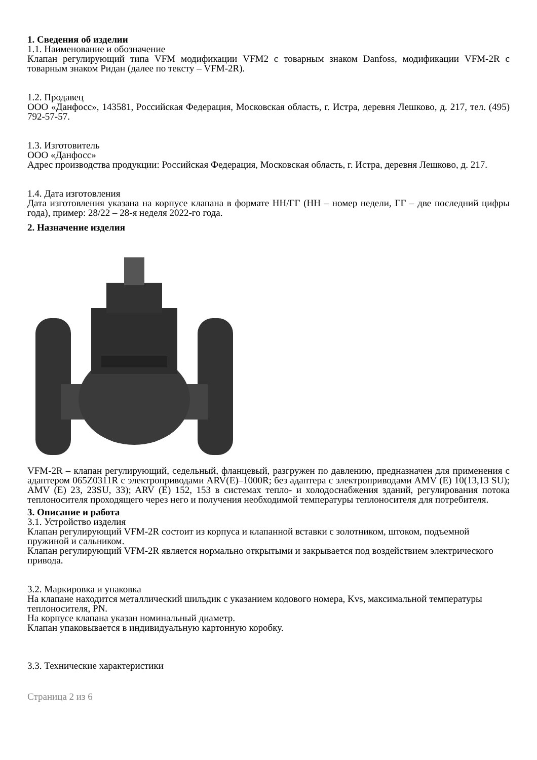1. Сведения об изделии
1.1. Наименование и обозначение
Клапан регулирующий типа VFM модификации VFM2 с товарным знаком Danfoss, модификации VFM-2R с товарным знаком Ридан (далее по тексту – VFM-2R).
1.2. Продавец
ООО «Данфосс», 143581, Российская Федерация, Московская область, г. Истра, деревня Лешково, д. 217, тел. (495) 792-57-57.
1.3. Изготовитель
ООО «Данфосс»
Адрес производства продукции: Российская Федерация, Московская область, г. Истра, деревня Лешково, д. 217.
1.4. Дата изготовления
Дата изготовления указана на корпусе клапана в формате НН/ГГ (НН – номер недели, ГГ – две последний цифры года), пример: 28/22 – 28-я неделя 2022-го года.
2. Назначение изделия
VFM-2R – клапан регулирующий, седельный, фланцевый, разгружен по давлению, предназначен для применения с адаптером 065Z0311R с электроприводами ARV(E)–1000R; без адаптера с электроприводами AMV (E) 10(13,13 SU); AMV (E) 23, 23SU, 33); ARV (E) 152, 153 в системах тепло- и холодоснабжения зданий, регулирования потока теплоносителя проходящего через него и получения необходимой температуры теплоносителя для потребителя.
3. Описание и работа
3.1. Устройство изделия
Клапан регулирующий VFM-2R состоит из корпуса и клапанной вставки с золотником, штоком, подъемной пружиной и сальником.
Клапан регулирующий VFM-2R является нормально открытыми и закрывается под воздействием электрического привода.
3.2. Маркировка и упаковка
На клапане находится металлический шильдик с указанием кодового номера, Kvs, максимальной температуры теплоносителя, PN.
На корпусе клапана указан номинальный диаметр.
Клапан упаковывается в индивидуальную картонную коробку.
3.3. Технические характеристики
Страница 2 из 6